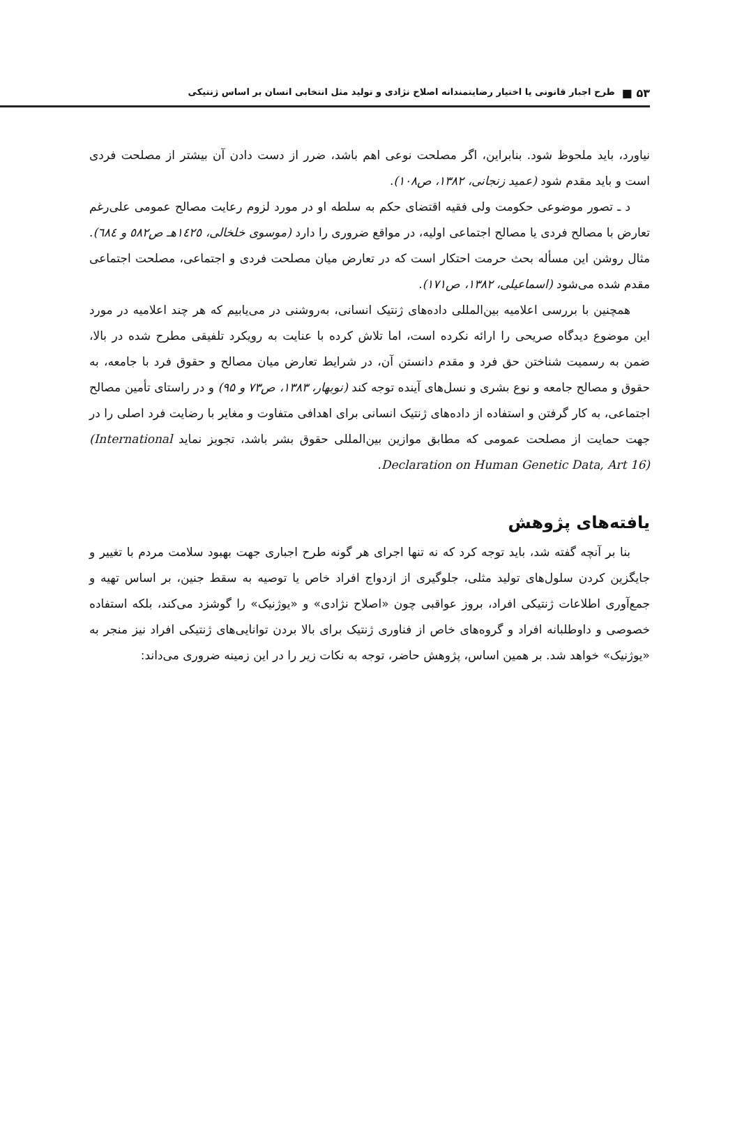۵۳ ■ طرح اجبار قانونی یا اختیار رضایتمندانه اصلاح نژادی و تولید مثل انتخابی انسان بر اساس ژنتیکی
نیاورد، باید ملحوظ شود. بنابراین، اگر مصلحت نوعی اهم باشد، ضرر از دست دادن آن بیشتر از مصلحت فردی است و باید مقدم شود (عمید زنجانی، ۱۳۸۲، ص۱۰۸).
د ـ تصور موضوعی حکومت ولی فقیه اقتضای حکم به سلطه او در مورد لزوم رعایت مصالح عمومی علی‌رغم تعارض با مصالح فردی یا مصالح اجتماعی اولیه، در مواقع ضروری را دارد (موسوی خلخالی، ۱٤۲٥هـ ص٥٨۲ و ٦٨٤). مثال روشن این مسأله بحث حرمت احتکار است که در تعارض میان مصلحت فردی و اجتماعی، مصلحت اجتماعی مقدم شده می‌شود (اسماعیلی، ۱۳۸۲، ص۱۷۱).
همچنین با بررسی اعلامیه بین‌المللی داده‌های ژنتیک انسانی، به‌روشنی در می‌یابیم که هر چند اعلامیه در مورد این موضوع دیدگاه صریحی را ارائه نکرده است، اما تلاش کرده با عنایت به رویکرد تلفیقی مطرح شده در بالا، ضمن به رسمیت شناختن حق فرد و مقدم دانستن آن، در شرایط تعارض میان مصالح و حقوق فرد با جامعه، به حقوق و مصالح جامعه و نوع بشری و نسل‌های آینده توجه کند (نوبهار، ۱۳۸۳، ص۷۳ و ۹۵) و در راستای تأمین مصالح اجتماعی، به کار گرفتن و استفاده از داده‌های ژنتیک انسانی برای اهدافی متفاوت و مغایر با رضایت فرد اصلی را در جهت حمایت از مصلحت عمومی که مطابق موازین بین‌المللی حقوق بشر باشد، تجویز نماید (International Declaration on Human Genetic Data, Art 16).
یافته‌های پژوهش
بنا بر آنچه گفته شد، باید توجه کرد که نه تنها اجرای هر گونه طرح اجباری جهت بهبود سلامت مردم با تغییر و جایگزین کردن سلول‌های تولید مثلی، جلوگیری از ازدواج افراد خاص یا توصیه به سقط جنین، بر اساس تهیه و جمع‌آوری اطلاعات ژنتیکی افراد، بروز عواقبی چون «اصلاح نژادی» و «یوژنیک» را گوشزد می‌کند، بلکه استفاده خصوصی و داوطلبانه افراد و گروه‌های خاص از فناوری ژنتیک برای بالا بردن توانایی‌های ژنتیکی افراد نیز منجر به «یوژنیک» خواهد شد. بر همین اساس، پژوهش حاضر، توجه به نکات زیر را در این زمینه ضروری می‌داند: